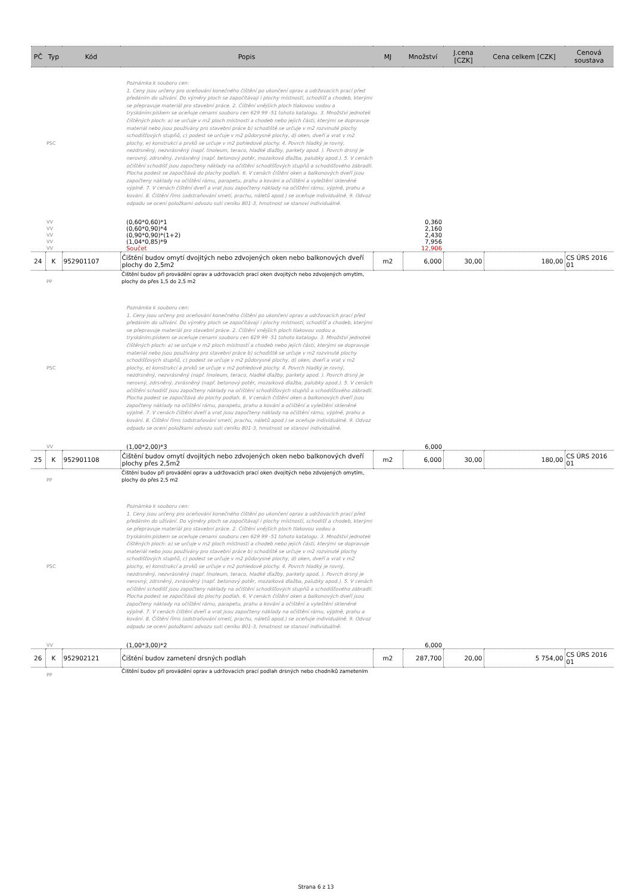| PČ | Typ | Kód | Popis | MJ | Množství | J.cena [CZK] | Cena celkem [CZK] | Cenová soustava |
| --- | --- | --- | --- | --- | --- | --- | --- | --- |
| | PSC | | Poznámka k souboru cen: 1. Ceny jsou určeny pro oceňování konečného čištění po ukončení oprav a udržovacích prací před předáním do užívání. Do výměry ploch se započítávají i plochy místností, schodišť a chodeb, kterými se přepravuje materiál pro stavební práce. 2. Čištění vnějších ploch tlakovou vodou a tryskáním:pískem se oceňuje cenami souboru cen 629 99 -51 tohoto katalogu. 3. Množství jednotek čištěných ploch: a) se určuje v m2 ploch místností a chodeb nebo jejich části, kterými se dopravuje materiál nebo jsou používány pro stavební práce b) schodiště se určuje v m2 rozvinuté plochy schodišťových stupňů, c) podest se určuje v m2 půdorysné plochy, d) oken, dveří a vrat v m2 plochy, e) konstrukcí a prvků se určuje v m2 pohledové plochy. 4. Povrch hladký je rovný, nezdrsněný, nezvrásněný (např. linoleum, teraco, hladké dlažby, parkety apod. ). Povrch drsný je nerovný, zdrsněný, zvrásněný (např. betonový potěr, mozaiková dlažba, palubky apod.). 5. V cenách očištění schodišť jsou započteny náklady na očištění schodišťových stupňů a schodišťového zábradlí. Plocha podest se započítává do plochy podlah. 6. V cenách čištění oken a balkonových dveří jsou započteny náklady na očištění rámu, parapetu, prahu a kování a očištění a vyleštění skleněné výplně. 7. V cenách čištění dveří a vrat jsou započteny náklady na očištění rámu, výplně, prahu a kování. 8. Čištění říms (odstraňování smetí, prachu, náletů apod.) se oceňuje individuálně. 9. Odvoz odpadu se ocení položkami odvozu suti ceníku 801-3, hmotnost se stanoví individuálně. | | | | | |
| | VV | | (0,60*0,60)*1 | | 0,360 | | | |
| | VV | | (0,60*0,90)*4 | | 2,160 | | | |
| | VV | | (0,90*0,90)*(1+2) | | 2,430 | | | |
| | VV | | (1,04*0,85)*9 | | 7,956 | | | |
| | VV | | Součet | | 12,906 | | | |
| 24 | K | 952901107 | Čištění budov omytí dvojitých nebo zdvojených oken nebo balkonových dveří plochy do 2,5m2 | m2 | 6,000 | 30,00 | 180,00 | CS ÚRS 2016 01 |
| | PP | | Čištění budov při provádění oprav a udržovacích prací oken dvojitých nebo zdvojených omytím, plochy do přes 1,5 do 2,5 m2 | | | | | |
| | PSC | | Poznámka k souboru cen: 1. Ceny jsou určeny pro oceňování konečného čištění po ukončení oprav a udržovacích prací před předáním do užívání. Do výměry ploch se započítávají i plochy místností, schodišť a chodeb, kterými se přepravuje materiál pro stavební práce. 2. Čištění vnějších ploch tlakovou vodou a tryskáním:pískem se oceňuje cenami souboru cen 629 99 -51 tohoto katalogu. 3. Množství jednotek čištěných ploch: a) se určuje v m2 ploch místností a chodeb nebo jejich části, kterými se dopravuje materiál nebo jsou používány pro stavební práce b) schodiště se určuje v m2 rozvinuté plochy schodišťových stupňů, c) podest se určuje v m2 půdorysné plochy, d) oken, dveří a vrat v m2 plochy, e) konstrukcí a prvků se určuje v m2 pohledové plochy. 4. Povrch hladký je rovný, nezdrsněný, nezvrásněný (např. linoleum, teraco, hladké dlažby, parkety apod. ). Povrch drsný je nerovný, zdrsněný, zvrásněný (např. betonový potěr, mozaiková dlažba, palubky apod.). 5. V cenách očištění schodišť jsou započteny náklady na očištění schodišťových stupňů a schodišťového zábradlí. Plocha podest se započítává do plochy podlah. 6. V cenách čištění oken a balkonových dveří jsou započteny náklady na očištění rámu, parapetu, prahu a kování a očištění a vyleštění skleněné výplně. 7. V cenách čištění dveří a vrat jsou započteny náklady na očištění rámu, výplně, prahu a kování. 8. Čištění říms (odstraňování smetí, prachu, náletů apod.) se oceňuje individuálně. 9. Odvoz odpadu se ocení položkami odvozu suti ceníku 801-3, hmotnost se stanoví individuálně. | | | | | |
| | VV | | (1,00*2,00)*3 | | 6,000 | | | |
| 25 | K | 952901108 | Čištění budov omytí dvojitých nebo zdvojených oken nebo balkonových dveří plochy přes 2,5m2 | m2 | 6,000 | 30,00 | 180,00 | CS ÚRS 2016 01 |
| | PP | | Čištění budov při provádění oprav a udržovacích prací oken dvojitých nebo zdvojených omytím, plochy do přes 2,5 m2 | | | | | |
| | PSC | | Poznámka k souboru cen: 1. Ceny jsou určeny pro oceňování konečného čištění po ukončení oprav a udržovacích prací před předáním do užívání. Do výměry ploch se započítávají i plochy místností, schodišť a chodeb, kterými se přepravuje materiál pro stavební práce. 2. Čištění vnějších ploch tlakovou vodou a tryskáním:pískem se oceňuje cenami souboru cen 629 99 -51 tohoto katalogu. 3. Množství jednotek čištěných ploch: a) se určuje v m2 ploch místností a chodeb nebo jejich části, kterými se dopravuje materiál nebo jsou používány pro stavební práce b) schodiště se určuje v m2 rozvinuté plochy schodišťových stupňů, c) podest se určuje v m2 půdorysné plochy, d) oken, dveří a vrat v m2 plochy, e) konstrukcí a prvků se určuje v m2 pohledové plochy. 4. Povrch hladký je rovný, nezdrsněný, nezvrásněný (např. linoleum, teraco, hladké dlažby, parkety apod. ). Povrch drsný je nerovný, zdrsněný, zvrásněný (např. betonový potěr, mozaiková dlažba, palubky apod.). 5. V cenách očištění schodišť jsou započteny náklady na očištění schodišťových stupňů a schodišťového zábradlí. Plocha podest se započítává do plochy podlah. 6. V cenách čištění oken a balkonových dveří jsou započteny náklady na očištění rámu, parapetu, prahu a kování a očištění a vyleštění skleněné výplně. 7. V cenách čištění dveří a vrat jsou započteny náklady na očištění rámu, výplně, prahu a kování. 8. Čištění říms (odstraňování smetí, prachu, náletů apod.) se oceňuje individuálně. 9. Odvoz odpadu se ocení položkami odvozu suti ceníku 801-3, hmotnost se stanoví individuálně. | | | | | |
| | VV | | (1,00*3,00)*2 | | 6,000 | | | |
| 26 | K | 952902121 | Čištění budov zametení drsných podlah | m2 | 287,700 | 20,00 | 5 754,00 | CS ÚRS 2016 01 |
| | PP | | Čištění budov při provádění oprav a udržovacích prací podlah drsných nebo chodníků zametením | | | | | |
Strana 6 z 13